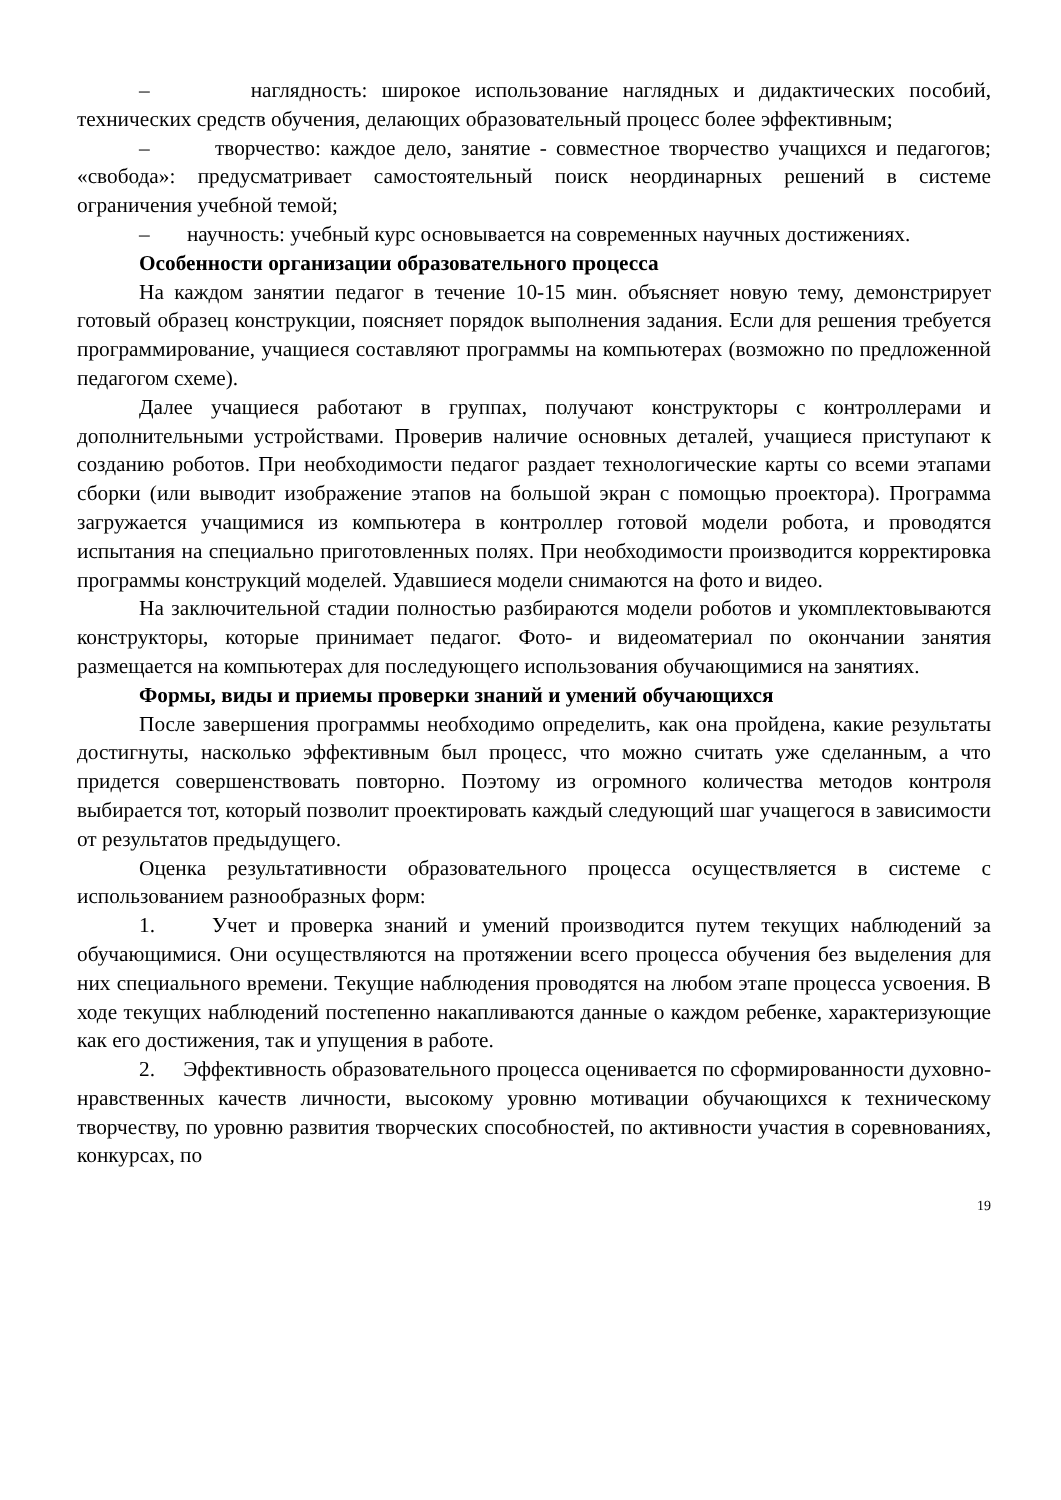– наглядность: широкое использование наглядных и дидактических пособий, технических средств обучения, делающих образовательный процесс более эффективным;
– творчество: каждое дело, занятие - совместное творчество учащихся и педагогов; «свобода»: предусматривает самостоятельный поиск неординарных решений в системе ограничения учебной темой;
– научность: учебный курс основывается на современных научных достижениях.
Особенности организации образовательного процесса
На каждом занятии педагог в течение 10-15 мин. объясняет новую тему, демонстрирует готовый образец конструкции, поясняет порядок выполнения задания. Если для решения требуется программирование, учащиеся составляют программы на компьютерах (возможно по предложенной педагогом схеме).
Далее учащиеся работают в группах, получают конструкторы с контроллерами и дополнительными устройствами. Проверив наличие основных деталей, учащиеся приступают к созданию роботов. При необходимости педагог раздает технологические карты со всеми этапами сборки (или выводит изображение этапов на большой экран с помощью проектора). Программа загружается учащимися из компьютера в контроллер готовой модели робота, и проводятся испытания на специально приготовленных полях. При необходимости производится корректировка программы конструкций моделей. Удавшиеся модели снимаются на фото и видео.
На заключительной стадии полностью разбираются модели роботов и укомплектовываются конструкторы, которые принимает педагог. Фото- и видеоматериал по окончании занятия размещается на компьютерах для последующего использования обучающимися на занятиях.
Формы, виды и приемы проверки знаний и умений обучающихся
После завершения программы необходимо определить, как она пройдена, какие результаты достигнуты, насколько эффективным был процесс, что можно считать уже сделанным, а что придется совершенствовать повторно. Поэтому из огромного количества методов контроля выбирается тот, который позволит проектировать каждый следующий шаг учащегося в зависимости от результатов предыдущего.
Оценка результативности образовательного процесса осуществляется в системе с использованием разнообразных форм:
1. Учет и проверка знаний и умений производится путем текущих наблюдений за обучающимися. Они осуществляются на протяжении всего процесса обучения без выделения для них специального времени. Текущие наблюдения проводятся на любом этапе процесса усвоения. В ходе текущих наблюдений постепенно накапливаются данные о каждом ребенке, характеризующие как его достижения, так и упущения в работе.
2. Эффективность образовательного процесса оценивается по сформированности духовно-нравственных качеств личности, высокому уровню мотивации обучающихся к техническому творчеству, по уровню развития творческих способностей, по активности участия в соревнованиях, конкурсах, по
19